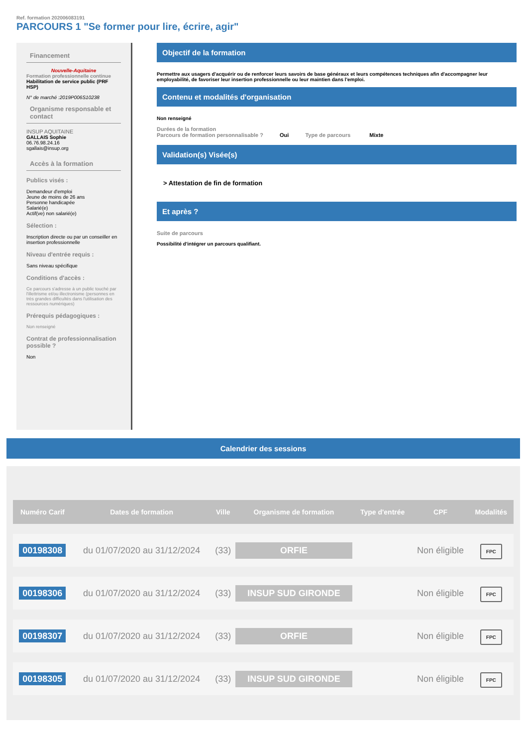Ref. formation 202006083191
PARCOURS 1 "Se former pour lire, écrire, agir"
Financement
Nouvelle-Aquitaine
Formation professionnelle continue
Habilitation de service public (PRF HSP)
N° de marché :2019P006S10238
Organisme responsable et contact
INSUP AQUITAINE
GALLAIS Sophie
06.76.98.24.16
sgallais@insup.org
Accès à la formation
Publics visés :
Demandeur d'emploi
Jeune de moins de 26 ans
Personne handicapée
Salarié(e)
Actif(ve) non salarié(e)
Sélection :
Inscription directe ou par un conseiller en insertion professionnelle
Niveau d'entrée requis :
Sans niveau spécifique
Conditions d'accès :
Ce parcours s'adresse à un public touché par l'illettrisme et/ou illectronisme (personnes en très grandes difficultés dans l'utilisation des ressources numériques)
Prérequis pédagogiques :
Non renseigné
Contrat de professionnalisation possible ?
Non
Objectif de la formation
Permettre aux usagers d'acquérir ou de renforcer leurs savoirs de base généraux et leurs compétences techniques afin d'accompagner leur employabilité, de favoriser leur insertion professionnelle ou leur maintien dans l'emploi.
Contenu et modalités d'organisation
Non renseigné
Durées de la formation
Parcours de formation personnalisable ? Oui Type de parcours Mixte
Validation(s) Visée(s)
> Attestation de fin de formation
Et après ?
Suite de parcours
Possibilité d'intégrer un parcours qualifiant.
Calendrier des sessions
| Numéro Carif | Dates de formation | Ville | Organisme de formation | Type d'entrée | CPF | Modalités |
| --- | --- | --- | --- | --- | --- | --- |
| 00198308 | du 01/07/2020 au 31/12/2024 | (33) | ORFIE | | Non éligible | FPC |
| 00198306 | du 01/07/2020 au 31/12/2024 | (33) | INSUP SUD GIRONDE | | Non éligible | FPC |
| 00198307 | du 01/07/2020 au 31/12/2024 | (33) | ORFIE | | Non éligible | FPC |
| 00198305 | du 01/07/2020 au 31/12/2024 | (33) | INSUP SUD GIRONDE | | Non éligible | FPC |